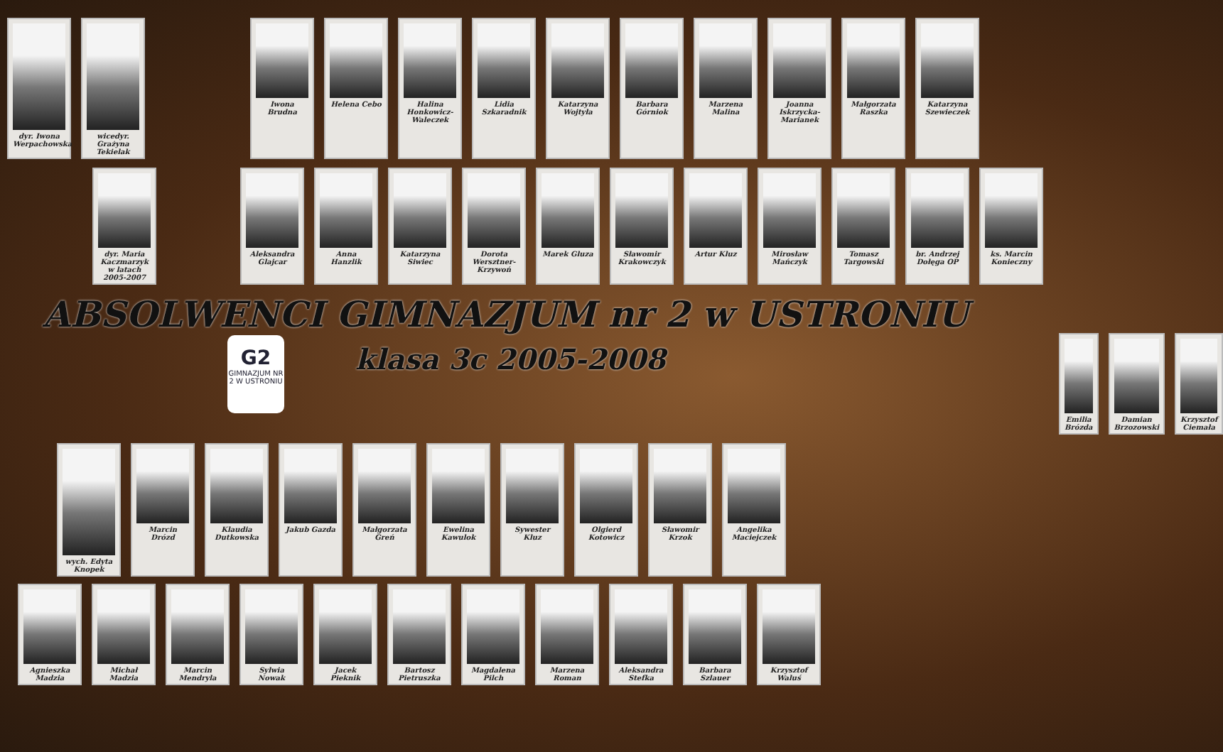dyr. Iwona Werpachowska
wicedyr. Grażyna Tekielak
Iwona Brudna Helena Cebo Halina Honkowicz-Waleczek
Lidia Szkaradnik
Katarzyna Wojtyła
Barbara Górniok
Marzena Malina
Joanna Iskrzycka-Marianek
Małgorzata Raszka
Katarzyna Szewieczek
dyr. Maria Kaczmarzyk w latach 2005-2007
Aleksandra Glajcar
Anna Hanzlik Katarzyna Siwiec
Dorota Wersztner-Krzywoń
Marek Gluza Sławomir Krakowczyk
Artur Kluz Mirosław Mańczyk
Tomasz Targowski
br. Andrzej Dołęga OP
ks. Marcin Konieczny
ABSOLWENCI GIMNAZJUM nr 2 w USTRONIU
G2
GIMNAZJUM NR 2 W USTRONIU
klasa 3c 2005-2008
Emilia Brózda
Damian Brzozowski
Krzysztof Ciemała
wych. Edyta Knopek
Marcin Drózd Klaudia Dutkowska
Jakub Gazda Małgorzata Greń
Ewelina Kawulok
Sywester Kluz
Olgierd Kotowicz
Sławomir Krzok
Angelika Maciejczek
Agnieszka Madzia
Michał Madzia
Marcin Mendryla
Sylwia Nowak Jacek Pieknik
Bartosz Pietruszka
Magdalena Pilch
Marzena Roman
Aleksandra Stefka
Barbara Szlauer
Krzysztof Waluś